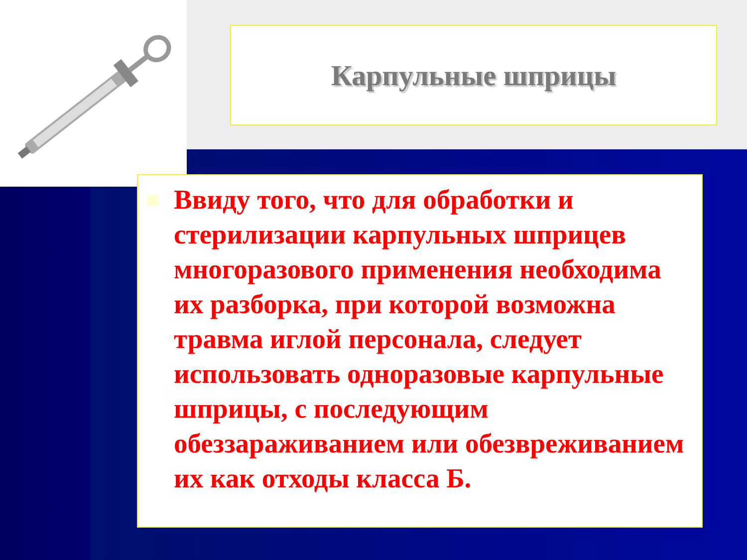Карпульные шприцы
Ввиду того, что для обработки и стерилизации карпульных шприцев многоразового применения необходима их разборка, при которой возможна травма иглой персонала, следует использовать одноразовые карпульные шприцы, с последующим обеззараживанием или обезвреживанием их как отходы класса Б.